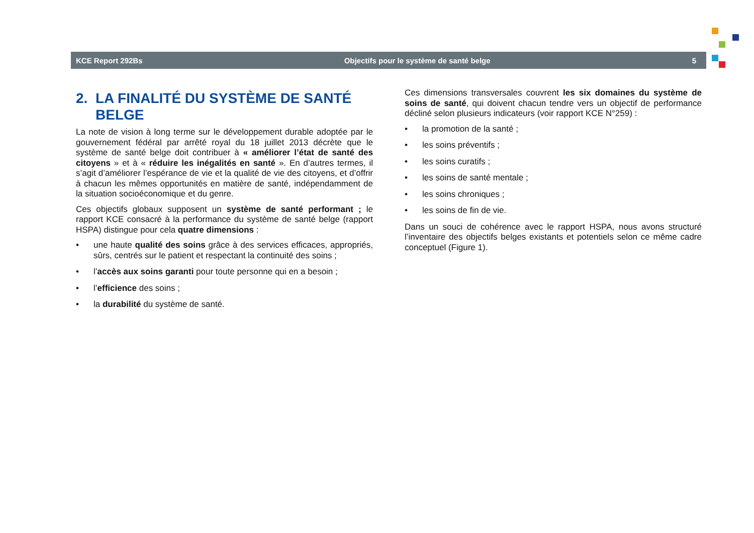KCE Report 292Bs Objectifs pour le système de santé belge 5
2. LA FINALITÉ DU SYSTÈME DE SANTÉ BELGE
La note de vision à long terme sur le développement durable adoptée par le gouvernement fédéral par arrêté royal du 18 juillet 2013 décrète que le système de santé belge doit contribuer à « améliorer l’état de santé des citoyens » et à « réduire les inégalités en santé ». En d’autres termes, il s’agit d’améliorer l’espérance de vie et la qualité de vie des citoyens, et d’offrir à chacun les mêmes opportunités en matière de santé, indépendamment de la situation socioéconomique et du genre.
Ces objectifs globaux supposent un système de santé performant ; le rapport KCE consacré à la performance du système de santé belge (rapport HSPA) distingue pour cela quatre dimensions :
• une haute qualité des soins grâce à des services efficaces, appropriés, sûrs, centrés sur le patient et respectant la continuité des soins ;
• l’accès aux soins garanti pour toute personne qui en a besoin ;
• l’efficience des soins ;
• la durabilité du système de santé.
Ces dimensions transversales couvrent les six domaines du système de soins de santé, qui doivent chacun tendre vers un objectif de performance décliné selon plusieurs indicateurs (voir rapport KCE N°259) :
• la promotion de la santé ;
• les soins préventifs ;
• les soins curatifs ;
• les soins de santé mentale ;
• les soins chroniques ;
• les soins de fin de vie.
Dans un souci de cohérence avec le rapport HSPA, nous avons structuré l’inventaire des objectifs belges existants et potentiels selon ce même cadre conceptuel (Figure 1).